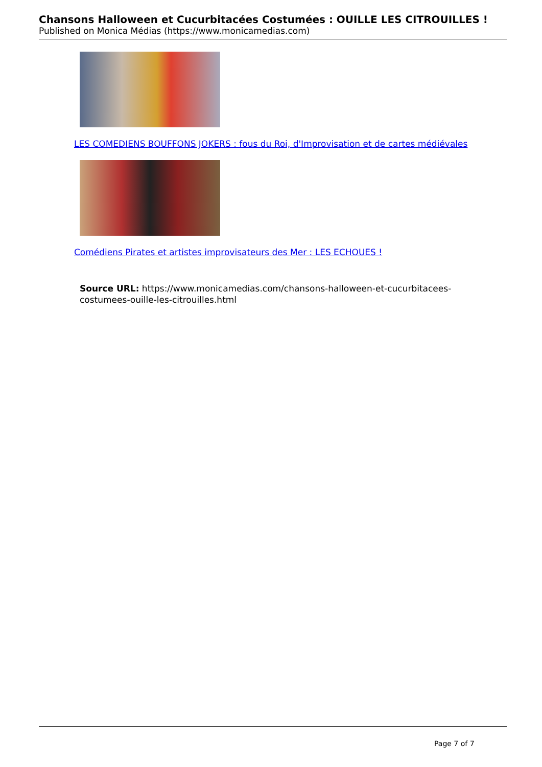Chansons Halloween et Cucurbitacées Costumées : OUILLE LES CITROUILLES !
Published on Monica Médias (https://www.monicamedias.com)
LES COMEDIENS BOUFFONS JOKERS : fous du Roi, d'Improvisation et de cartes médiévales
Comédiens Pirates et artistes improvisateurs des Mer : LES ECHOUES !
Source URL: https://www.monicamedias.com/chansons-halloween-et-cucurbitacees-costumees-ouille-les-citrouilles.html
Page 7 of 7